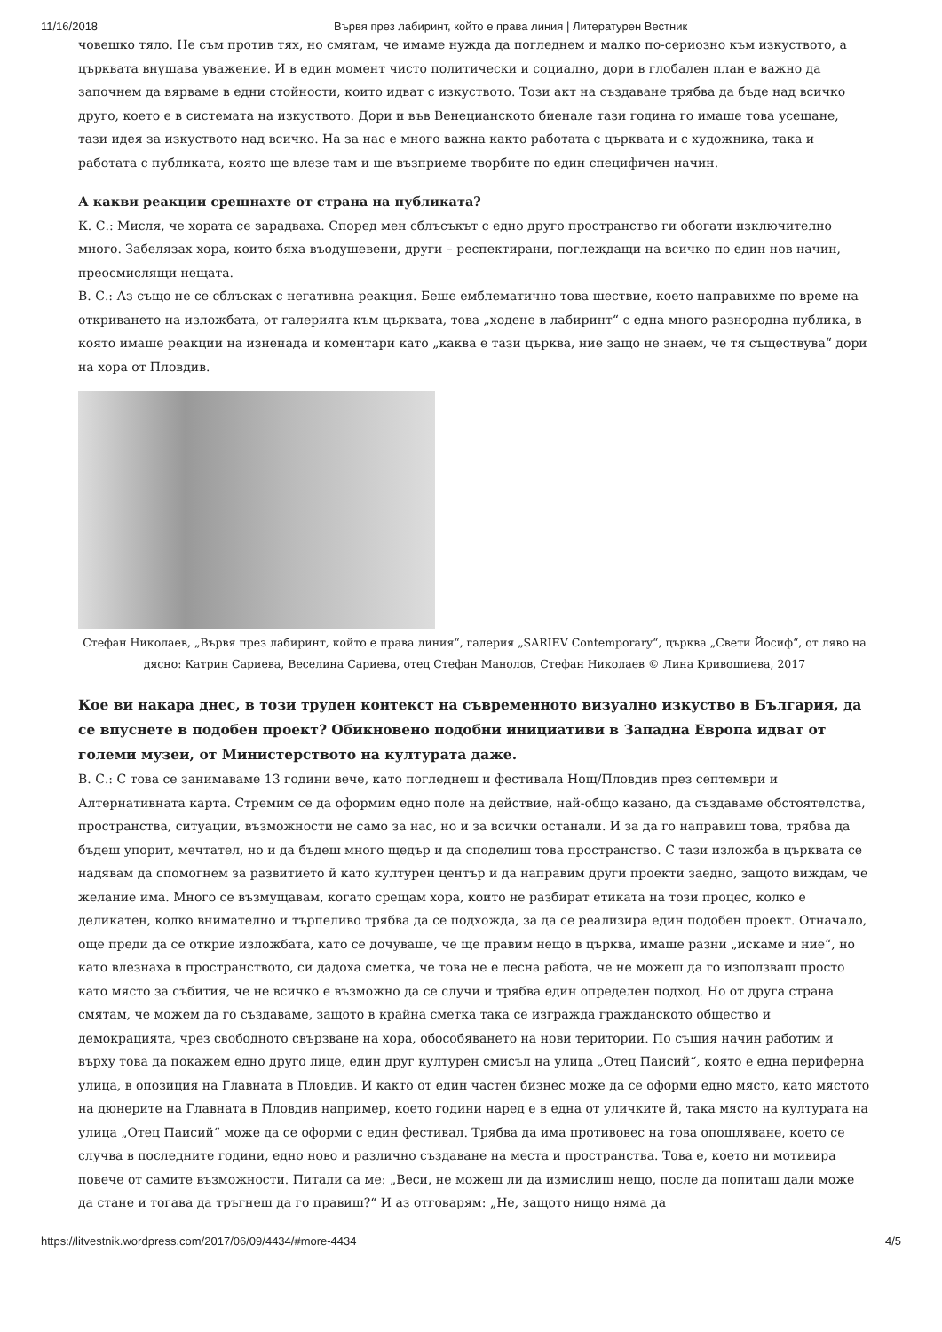11/16/2018 Вървя през лабиринт, който е права линия | Литературен Вестник
човешко тяло. Не съм против тях, но смятам, че имаме нужда да погледнем и малко по-сериозно към изкуството, а църквата внушава уважение. И в един момент чисто политически и социално, дори в глобален план е важно да започнем да вярваме в едни стойности, които идват с изкуството. Този акт на създаване трябва да бъде над всичко друго, което е в системата на изкуството. Дори и във Венецианското биенале тази година го имаше това усещане, тази идея за изкуството над всичко. На за нас е много важна както работата с църквата и с художника, така и работата с публиката, която ще влезе там и ще възприеме творбите по един специфичен начин.
А какви реакции срещнахте от страна на публиката?
К. С.: Мисля, че хората се зарадваха. Според мен сблъсъкът с едно друго пространство ги обогати изключително много. Забелязах хора, които бяха въодушевени, други – респектирани, поглеждащи на всичко по един нов начин, преосмислящи нещата.
В. С.: Аз също не се сблъсках с негативна реакция. Беше емблематично това шествие, което направихме по време на откриването на изложбата, от галерията към църквата, това „ходене в лабиринт“ с една много разнородна публика, в която имаше реакции на изненада и коментари като „каква е тази църква, ние защо не знаем, че тя съществува“ дори на хора от Пловдив.
Стефан Николаев, „Вървя през лабиринт, който е права линия“, галерия „SARIEV Contemporary“, църква „Свети Йосиф“, от ляво на дясно: Катрин Сариева, Веселина Сариева, отец Стефан Манолов, Стефан Николаев © Лина Кривошиева, 2017
Кое ви накара днес, в този труден контекст на съвременното визуално изкуство в България, да се впуснете в подобен проект? Обикновено подобни инициативи в Западна Европа идват от големи музеи, от Министерството на културата даже.
В. С.: С това се занимаваме 13 години вече, като погледнеш и фестивала Нощ/Пловдив през септември и Алтернативната карта. Стремим се да оформим едно поле на действие, най-общо казано, да създаваме обстоятелства, пространства, ситуации, възможности не само за нас, но и за всички останали. И за да го направиш това, трябва да бъдеш упорит, мечтател, но и да бъдеш много щедър и да споделиш това пространство. С тази изложба в църквата се надявам да спомогнем за развитието й като културен център и да направим други проекти заедно, защото виждам, че желание има. Много се възмущавам, когато срещам хора, които не разбират етиката на този процес, колко е деликатен, колко внимателно и търпеливо трябва да се подхожда, за да се реализира един подобен проект. Отначало, още преди да се открие изложбата, като се дочуваше, че ще правим нещо в църква, имаше разни „искаме и ние“, но като влезнаха в пространството, си дадоха сметка, че това не е лесна работа, че не можеш да го използваш просто като място за събития, че не всичко е възможно да се случи и трябва един определен подход. Но от друга страна смятам, че можем да го създаваме, защото в крайна сметка така се изгражда гражданското общество и демокрацията, чрез свободното свързване на хора, обособяването на нови територии. По същия начин работим и върху това да покажем едно друго лице, един друг културен смисъл на улица „Отец Паисий“, която е една периферна улица, в опозиция на Главната в Пловдив. И както от един частен бизнес може да се оформи едно място, като мястото на дюнерите на Главната в Пловдив например, което години наред е в една от уличките й, така място на културата на улица „Отец Паисий“ може да се оформи с един фестивал. Трябва да има противовес на това опошляване, което се случва в последните години, едно ново и различно създаване на места и пространства. Това е, което ни мотивира повече от самите възможности. Питали са ме: „Веси, не можеш ли да измислиш нещо, после да попиташ дали може да стане и тогава да тръгнеш да го правиш?“ И аз отговарям: „Не, защото нищо няма да
https://litvestnik.wordpress.com/2017/06/09/4434/#more-4434 4/5